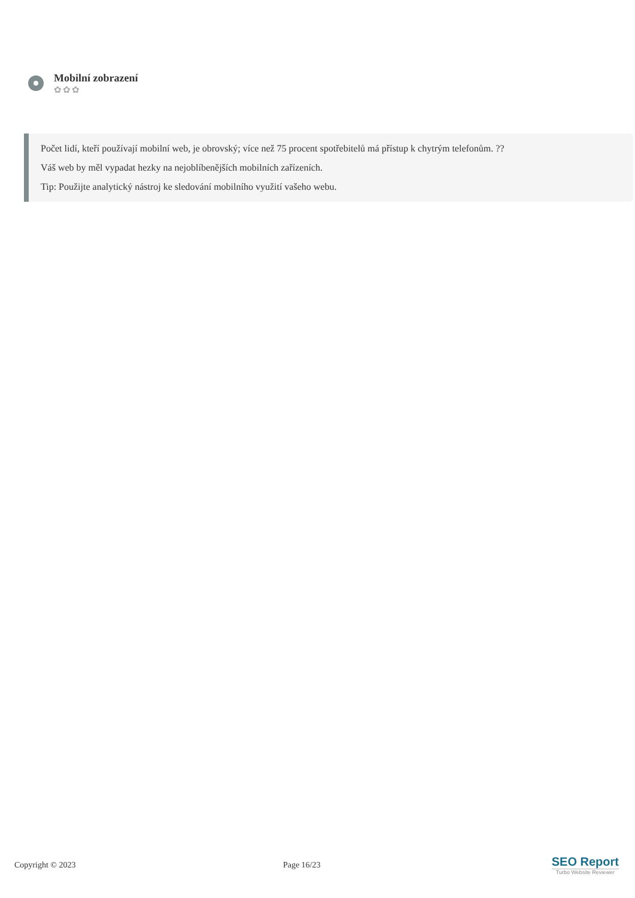Mobilní zobrazení
✿✿✿
Počet lidí, kteří používají mobilní web, je obrovský; více než 75 procent spotřebitelů má přístup k chytrým telefonům. ??
Váš web by měl vypadat hezky na nejoblíbenějších mobilních zařízeních.
Tip: Použijte analytický nástroj ke sledování mobilního využití vašeho webu.
Copyright © 2023 Page 16/23
SEO Report
Turbo Website Reviewer